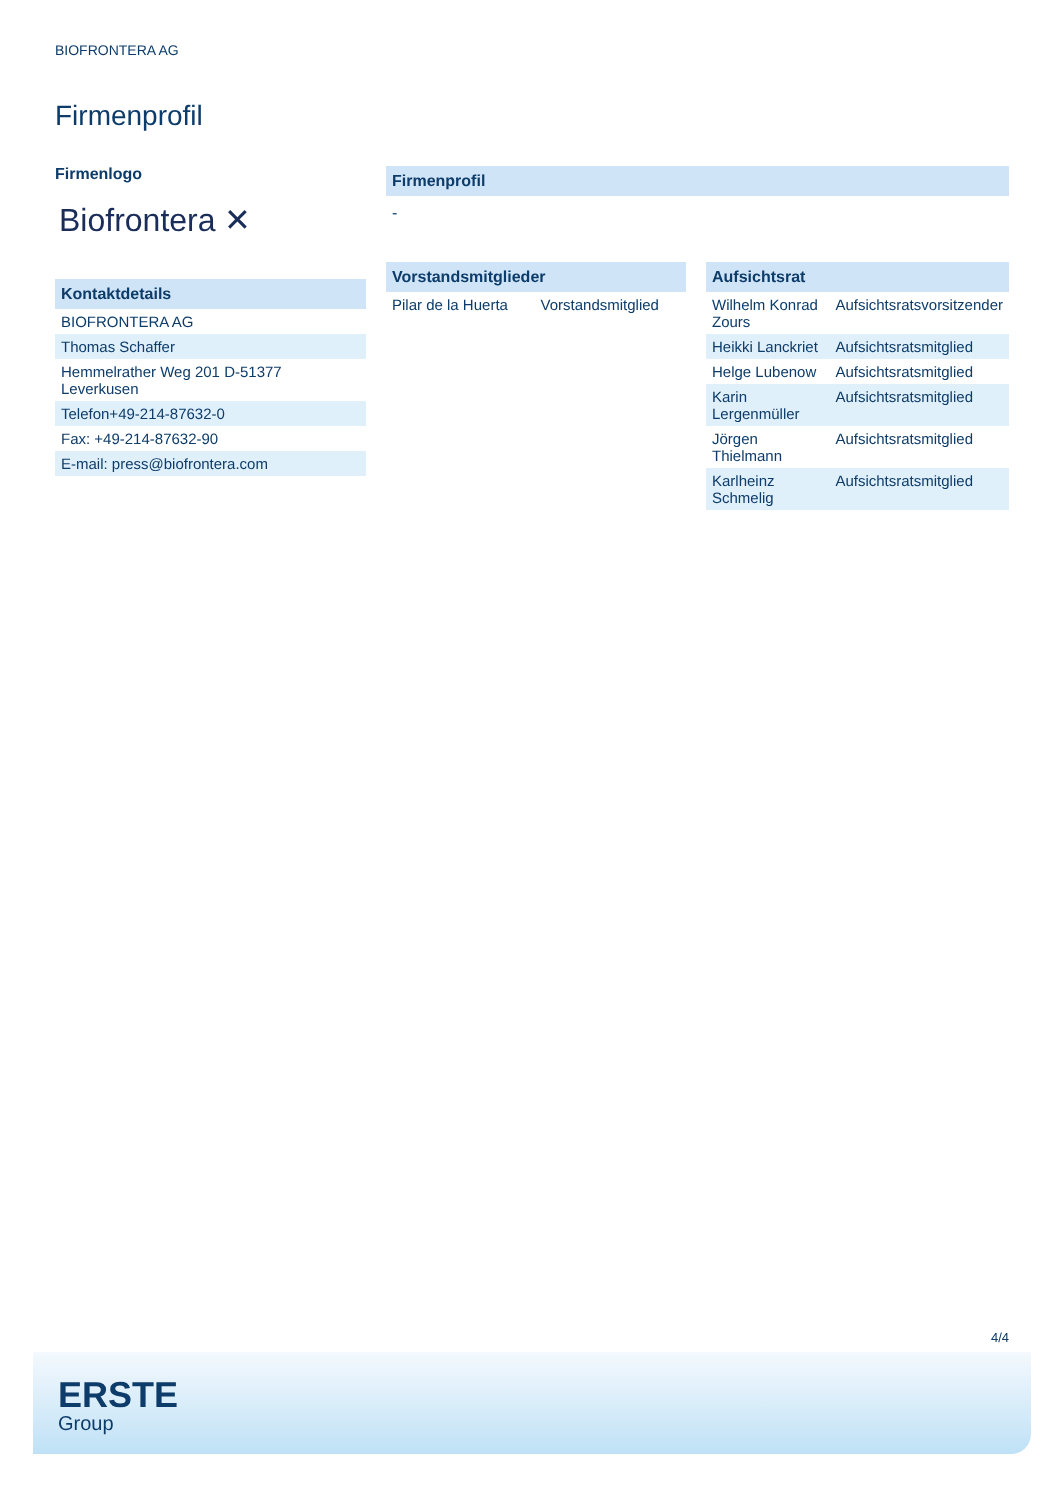BIOFRONTERA AG
Firmenprofil
Firmenlogo
Biofrontera ✕
Kontaktdetails
| BIOFRONTERA AG |
| Thomas Schaffer |
| Hemmelrather Weg 201 D-51377 Leverkusen |
| Telefon+49-214-87632-0 |
| Fax: +49-214-87632-90 |
| E-mail: press@biofrontera.com |
Firmenprofil
-
Vorstandsmitglieder
| Pilar de la Huerta | Vorstandsmitglied |
Aufsichtsrat
| Wilhelm Konrad Zours | Aufsichtsratsvorsitzender |
| Heikki Lanckriet | Aufsichtsratsmitglied |
| Helge Lubenow | Aufsichtsratsmitglied |
| Karin Lergenmüller | Aufsichtsratsmitglied |
| Jörgen Thielmann | Aufsichtsratsmitglied |
| Karlheinz Schmelig | Aufsichtsratsmitglied |
4/4
ERSTE
Group